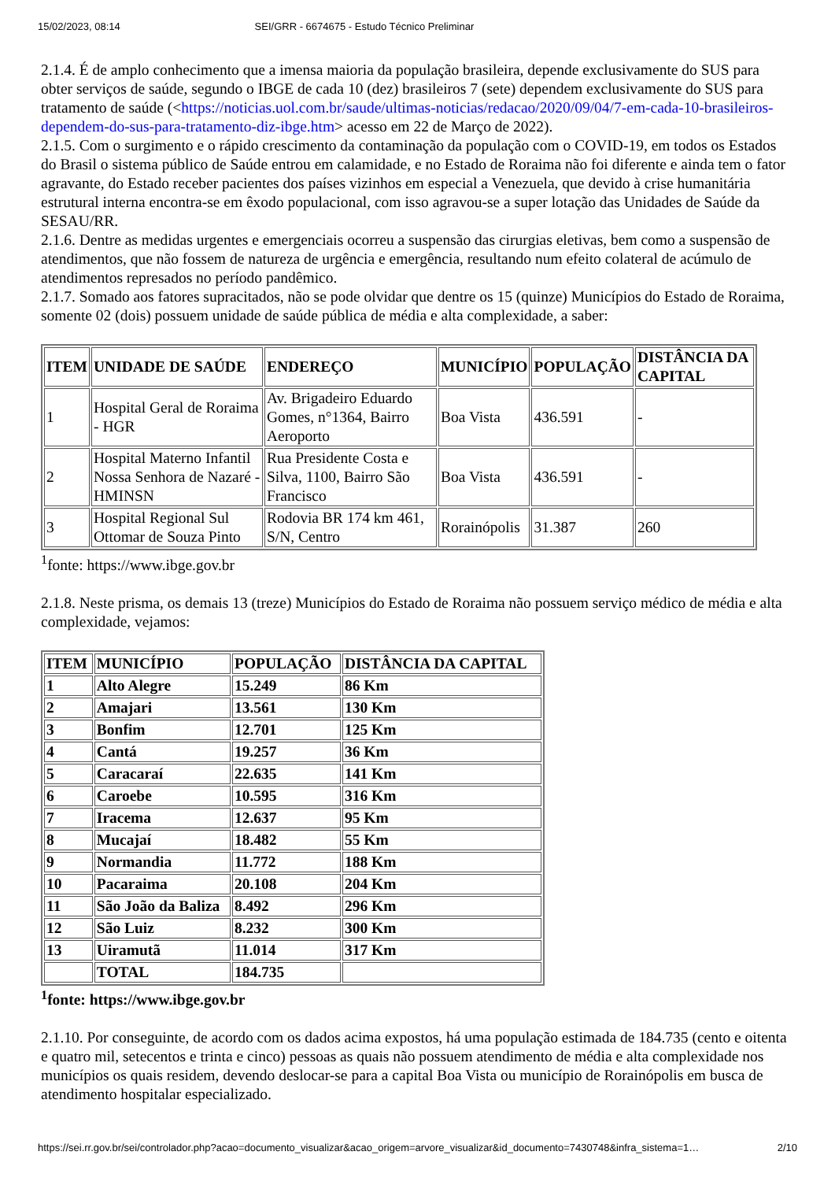15/02/2023, 08:14 SEI/GRR - 6674675 - Estudo Técnico Preliminar
2.1.4. É de amplo conhecimento que a imensa maioria da população brasileira, depende exclusivamente do SUS para obter serviços de saúde, segundo o IBGE de cada 10 (dez) brasileiros 7 (sete) dependem exclusivamente do SUS para tratamento de saúde (<https://noticias.uol.com.br/saude/ultimas-noticias/redacao/2020/09/04/7-em-cada-10-brasileiros-dependem-do-sus-para-tratamento-diz-ibge.htm> acesso em 22 de Março de 2022).
2.1.5. Com o surgimento e o rápido crescimento da contaminação da população com o COVID-19, em todos os Estados do Brasil o sistema público de Saúde entrou em calamidade, e no Estado de Roraima não foi diferente e ainda tem o fator agravante, do Estado receber pacientes dos países vizinhos em especial a Venezuela, que devido à crise humanitária estrutural interna encontra-se em êxodo populacional, com isso agravou-se a super lotação das Unidades de Saúde da SESAU/RR.
2.1.6. Dentre as medidas urgentes e emergenciais ocorreu a suspensão das cirurgias eletivas, bem como a suspensão de atendimentos, que não fossem de natureza de urgência e emergência, resultando num efeito colateral de acúmulo de atendimentos represados no período pandêmico.
2.1.7. Somado aos fatores supracitados, não se pode olvidar que dentre os 15 (quinze) Municípios do Estado de Roraima, somente 02 (dois) possuem unidade de saúde pública de média e alta complexidade, a saber:
| ITEM | UNIDADE DE SAÚDE | ENDEREÇO | MUNICÍPIO | POPULAÇÃO | DISTÂNCIA DA CAPITAL |
| --- | --- | --- | --- | --- | --- |
| 1 | Hospital Geral de Roraima - HGR | Av. Brigadeiro Eduardo Gomes, n°1364, Bairro Aeroporto | Boa Vista | 436.591 | - |
| 2 | Hospital Materno Infantil Nossa Senhora de Nazaré - HMINSN | Rua Presidente Costa e Silva, 1100, Bairro São Francisco | Boa Vista | 436.591 | - |
| 3 | Hospital Regional Sul Ottomar de Souza Pinto | Rodovia BR 174 km 461, S/N, Centro | Rorainópolis | 31.387 | 260 |
<sup>1</sup> fonte: https://www.ibge.gov.br
2.1.8. Neste prisma, os demais 13 (treze) Municípios do Estado de Roraima não possuem serviço médico de média e alta complexidade, vejamos:
| ITEM | MUNICÍPIO | POPULAÇÃO | DISTÂNCIA DA CAPITAL |
| --- | --- | --- | --- |
| 1 | Alto Alegre | 15.249 | 86 Km |
| 2 | Amajari | 13.561 | 130 Km |
| 3 | Bonfim | 12.701 | 125 Km |
| 4 | Cantá | 19.257 | 36 Km |
| 5 | Caracaraí | 22.635 | 141 Km |
| 6 | Caroebe | 10.595 | 316 Km |
| 7 | Iracema | 12.637 | 95 Km |
| 8 | Mucajaí | 18.482 | 55 Km |
| 9 | Normandia | 11.772 | 188 Km |
| 10 | Pacaraima | 20.108 | 204 Km |
| 11 | São João da Baliza | 8.492 | 296 Km |
| 12 | São Luiz | 8.232 | 300 Km |
| 13 | Uiramutã | 11.014 | 317 Km |
| | TOTAL | 184.735 | |
<sup>1</sup> fonte: https://www.ibge.gov.br
2.1.10. Por conseguinte, de acordo com os dados acima expostos, há uma população estimada de 184.735 (cento e oitenta e quatro mil, setecentos e trinta e cinco) pessoas as quais não possuem atendimento de média e alta complexidade nos municípios os quais residem, devendo deslocar-se para a capital Boa Vista ou município de Rorainópolis em busca de atendimento hospitalar especializado.
https://sei.rr.gov.br/sei/controlador.php?acao=documento_visualizar&acao_origem=arvore_visualizar&id_documento=7430748&infra_sistema=1… 2/10